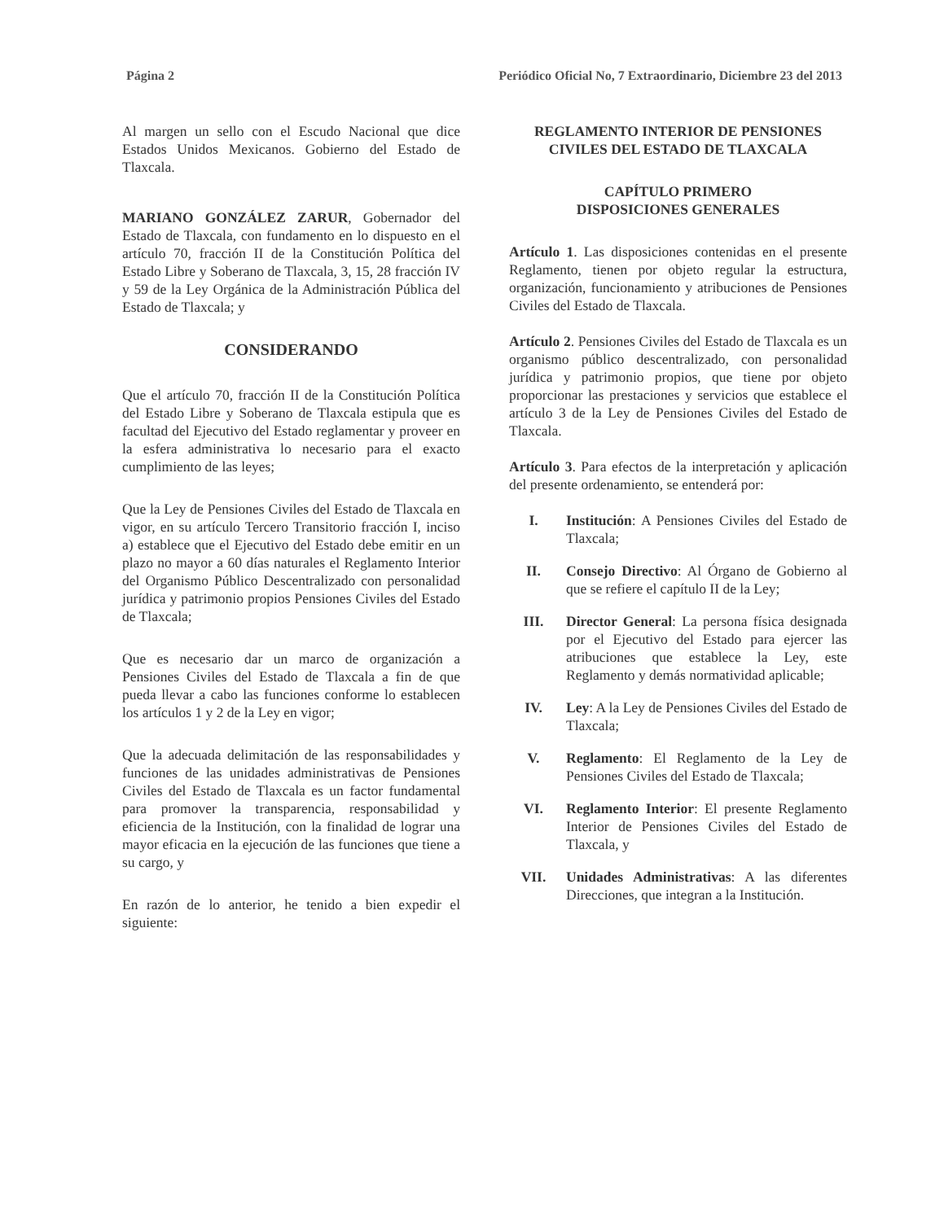Página 2 Periódico Oficial No, 7 Extraordinario, Diciembre 23 del 2013
Al margen un sello con el Escudo Nacional que dice Estados Unidos Mexicanos. Gobierno del Estado de Tlaxcala.
MARIANO GONZÁLEZ ZARUR, Gobernador del Estado de Tlaxcala, con fundamento en lo dispuesto en el artículo 70, fracción II de la Constitución Política del Estado Libre y Soberano de Tlaxcala, 3, 15, 28 fracción IV y 59 de la Ley Orgánica de la Administración Pública del Estado de Tlaxcala; y
CONSIDERANDO
Que el artículo 70, fracción II de la Constitución Política del Estado Libre y Soberano de Tlaxcala estipula que es facultad del Ejecutivo del Estado reglamentar y proveer en la esfera administrativa lo necesario para el exacto cumplimiento de las leyes;
Que la Ley de Pensiones Civiles del Estado de Tlaxcala en vigor, en su artículo Tercero Transitorio fracción I, inciso a) establece que el Ejecutivo del Estado debe emitir en un plazo no mayor a 60 días naturales el Reglamento Interior del Organismo Público Descentralizado con personalidad jurídica y patrimonio propios Pensiones Civiles del Estado de Tlaxcala;
Que es necesario dar un marco de organización a Pensiones Civiles del Estado de Tlaxcala a fin de que pueda llevar a cabo las funciones conforme lo establecen los artículos 1 y 2 de la Ley en vigor;
Que la adecuada delimitación de las responsabilidades y funciones de las unidades administrativas de Pensiones Civiles del Estado de Tlaxcala es un factor fundamental para promover la transparencia, responsabilidad y eficiencia de la Institución, con la finalidad de lograr una mayor eficacia en la ejecución de las funciones que tiene a su cargo, y
En razón de lo anterior, he tenido a bien expedir el siguiente:
REGLAMENTO INTERIOR DE PENSIONES CIVILES DEL ESTADO DE TLAXCALA
CAPÍTULO PRIMERO
DISPOSICIONES GENERALES
Artículo 1. Las disposiciones contenidas en el presente Reglamento, tienen por objeto regular la estructura, organización, funcionamiento y atribuciones de Pensiones Civiles del Estado de Tlaxcala.
Artículo 2. Pensiones Civiles del Estado de Tlaxcala es un organismo público descentralizado, con personalidad jurídica y patrimonio propios, que tiene por objeto proporcionar las prestaciones y servicios que establece el artículo 3 de la Ley de Pensiones Civiles del Estado de Tlaxcala.
Artículo 3. Para efectos de la interpretación y aplicación del presente ordenamiento, se entenderá por:
I. Institución: A Pensiones Civiles del Estado de Tlaxcala;
II. Consejo Directivo: Al Órgano de Gobierno al que se refiere el capítulo II de la Ley;
III. Director General: La persona física designada por el Ejecutivo del Estado para ejercer las atribuciones que establece la Ley, este Reglamento y demás normatividad aplicable;
IV. Ley: A la Ley de Pensiones Civiles del Estado de Tlaxcala;
V. Reglamento: El Reglamento de la Ley de Pensiones Civiles del Estado de Tlaxcala;
VI. Reglamento Interior: El presente Reglamento Interior de Pensiones Civiles del Estado de Tlaxcala, y
VII. Unidades Administrativas: A las diferentes Direcciones, que integran a la Institución.